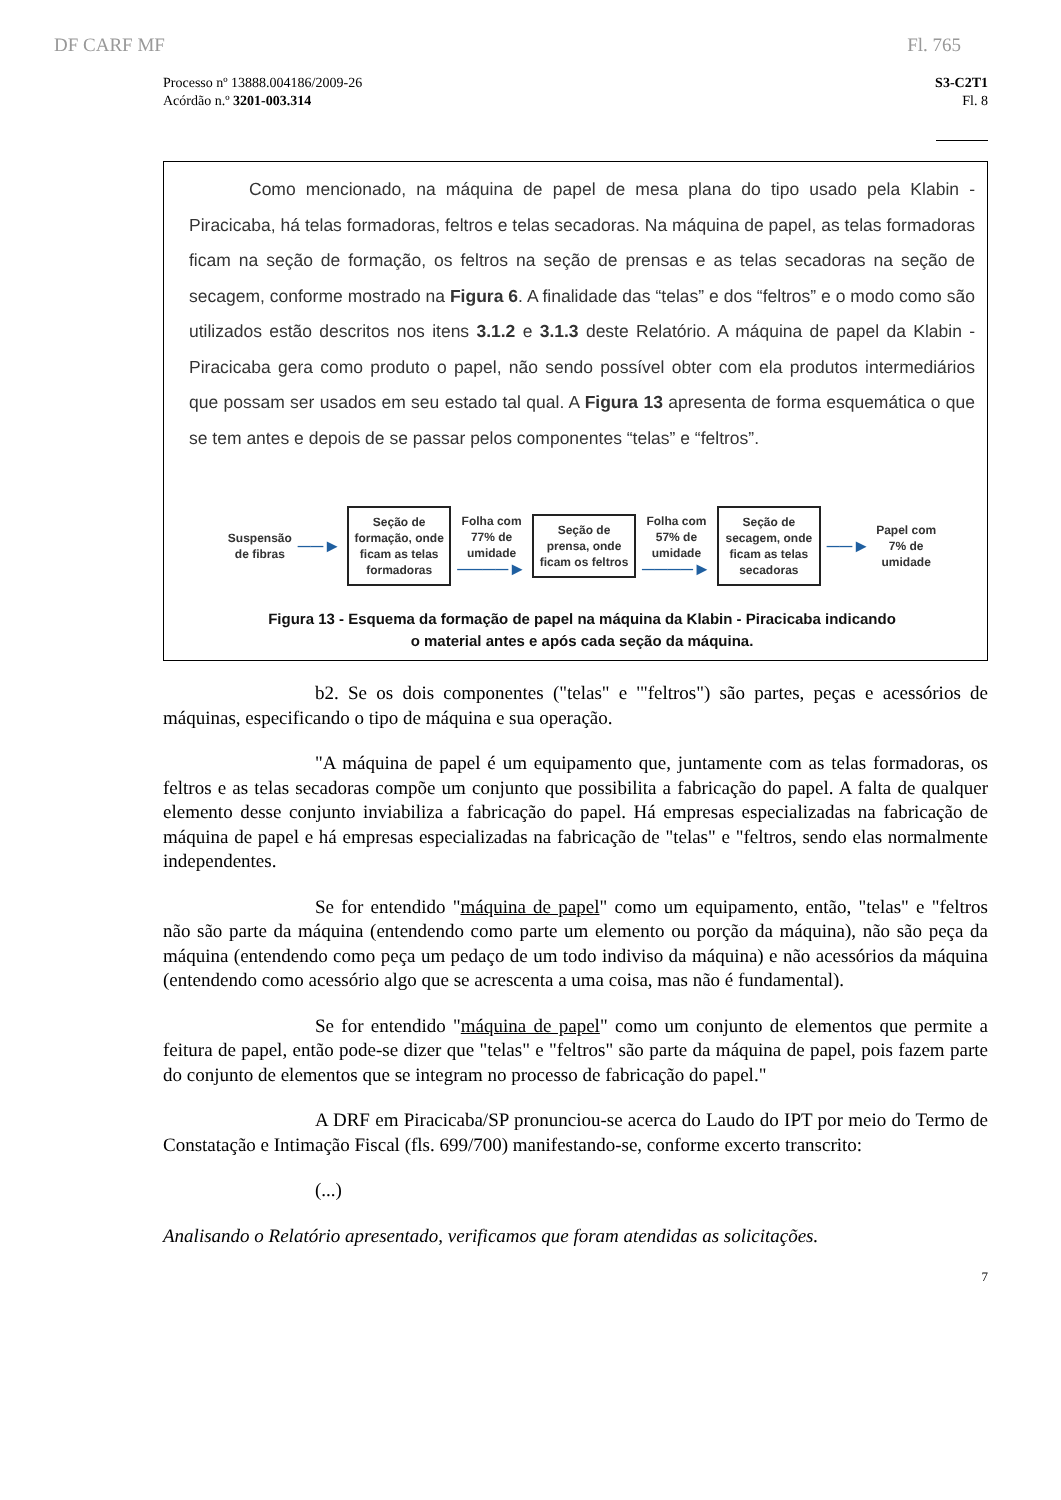DF CARF MF Fl. 765
Processo nº 13888.004186/2009-26
Acórdão n.º 3201-003.314
S3-C2T1
Fl. 8
Como mencionado, na máquina de papel de mesa plana do tipo usado pela Klabin - Piracicaba, há telas formadoras, feltros e telas secadoras. Na máquina de papel, as telas formadoras ficam na seção de formação, os feltros na seção de prensas e as telas secadoras na seção de secagem, conforme mostrado na Figura 6. A finalidade das “telas” e dos “feltros” e o modo como são utilizados estão descritos nos itens 3.1.2 e 3.1.3 deste Relatório. A máquina de papel da Klabin - Piracicaba gera como produto o papel, não sendo possível obter com ela produtos intermediários que possam ser usados em seu estado tal qual. A Figura 13 apresenta de forma esquemática o que se tem antes e depois de se passar pelos componentes “telas” e “feltros”.
Suspensão
de fibras ──►
Seção de formação, onde ficam as telas formadoras
Folha com
77% de
umidade
────►
Seção de prensa, onde ficam os feltros
Folha com
57% de
umidade
────►
Seção de secagem, onde ficam as telas secadoras
──► Papel com
7% de
umidade
Figura 13 - Esquema da formação de papel na máquina da Klabin - Piracicaba indicando
o material antes e após cada seção da máquina.
b2. Se os dois componentes ("telas" e '"feltros") são partes, peças e acessórios de máquinas, especificando o tipo de máquina e sua operação.
"A máquina de papel é um equipamento que, juntamente com as telas formadoras, os feltros e as telas secadoras compõe um conjunto que possibilita a fabricação do papel. A falta de qualquer elemento desse conjunto inviabiliza a fabricação do papel. Há empresas especializadas na fabricação de máquina de papel e há empresas especializadas na fabricação de "telas" e "feltros, sendo elas normalmente independentes.
Se for entendido "máquina de papel" como um equipamento, então, "telas" e "feltros não são parte da máquina (entendendo como parte um elemento ou porção da máquina), não são peça da máquina (entendendo como peça um pedaço de um todo indiviso da máquina) e não acessórios da máquina (entendendo como acessório algo que se acrescenta a uma coisa, mas não é fundamental).
Se for entendido "máquina de papel" como um conjunto de elementos que permite a feitura de papel, então pode-se dizer que "telas" e "feltros" são parte da máquina de papel, pois fazem parte do conjunto de elementos que se integram no processo de fabricação do papel."
A DRF em Piracicaba/SP pronunciou-se acerca do Laudo do IPT por meio do Termo de Constatação e Intimação Fiscal (fls. 699/700) manifestando-se, conforme excerto transcrito:
(...)
Analisando o Relatório apresentado, verificamos que foram atendidas as solicitações.
7